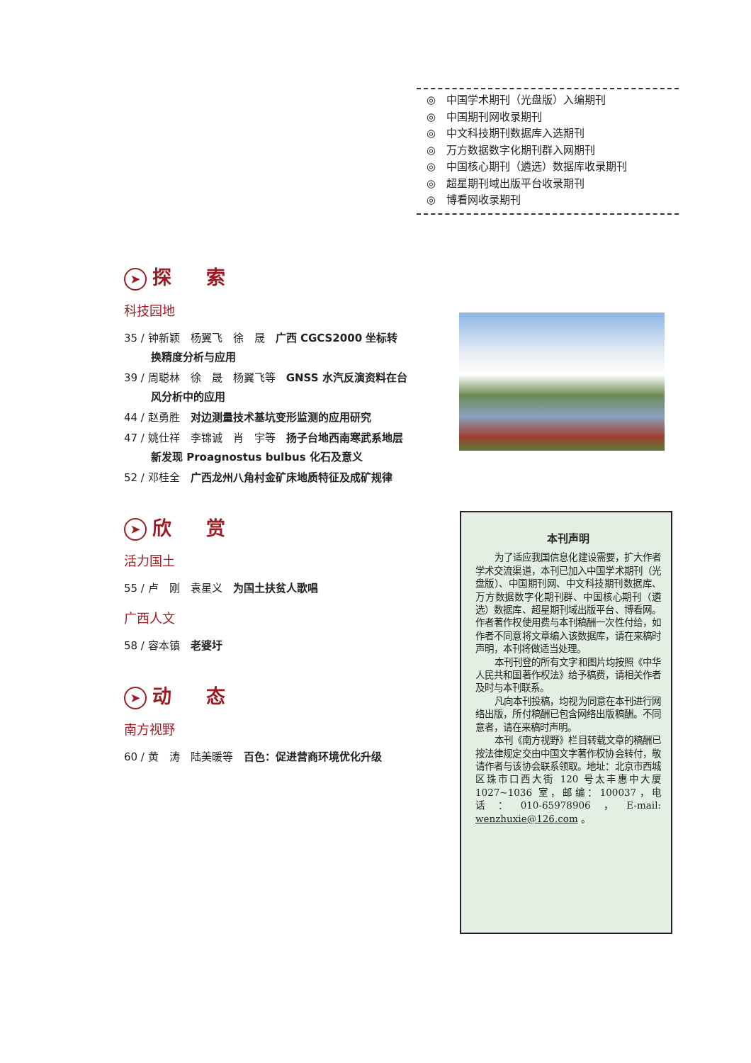◎　中国学术期刊（光盘版）入编期刊
◎　中国期刊网收录期刊
◎　中文科技期刊数据库入选期刊
◎　万方数据数字化期刊群入网期刊
◎　中国核心期刊（遴选）数据库收录期刊
◎　超星期刊域出版平台收录期刊
◎　博看网收录期刊
➤ 探 索
科技园地
35 / 钟新颖　杨翼飞　徐　晟　广西 CGCS2000 坐标转换精度分析与应用
39 / 周聪林　徐　晟　杨翼飞等　GNSS 水汽反演资料在台风分析中的应用
44 / 赵勇胜　对边测量技术基坑变形监测的应用研究
47 / 姚仕祥　李锦诚　肖　宇等　扬子台地西南寒武系地层新发现 Proagnostus bulbus 化石及意义
52 / 邓桂全　广西龙州八角村金矿床地质特征及成矿规律
➤ 欣 赏
活力国土
55 / 卢　刚　袁星义　为国土扶贫人歌唱
广西人文
58 / 容本镇　老婆圩
➤ 动 态
南方视野
60 / 黄　涛　陆美暖等　百色：促进营商环境优化升级
本刊声明
为了适应我国信息化建设需要，扩大作者学术交流渠道，本刊已加入中国学术期刊（光盘版）、中国期刊网、中文科技期刊数据库、万方数据数字化期刊群、中国核心期刊（遴选）数据库、超星期刊域出版平台、博看网。作者著作权使用费与本刊稿酬一次性付给，如作者不同意将文章编入该数据库，请在来稿时声明，本刊将做适当处理。
本刊刊登的所有文字和图片均按照《中华人民共和国著作权法》给予稿费，请相关作者及时与本刊联系。
凡向本刊投稿，均视为同意在本刊进行网络出版，所付稿酬已包含网络出版稿酬。不同意者，请在来稿时声明。
本刊《南方视野》栏目转载文章的稿酬已按法律规定交由中国文字著作权协会转付，敬请作者与该协会联系领取。地址：北京市西城区珠市口西大街 120 号太丰惠中大厦 1027~1036 室，邮编：100037，电　话：010-65978906，E-mail: wenzhuxie@126.com 。